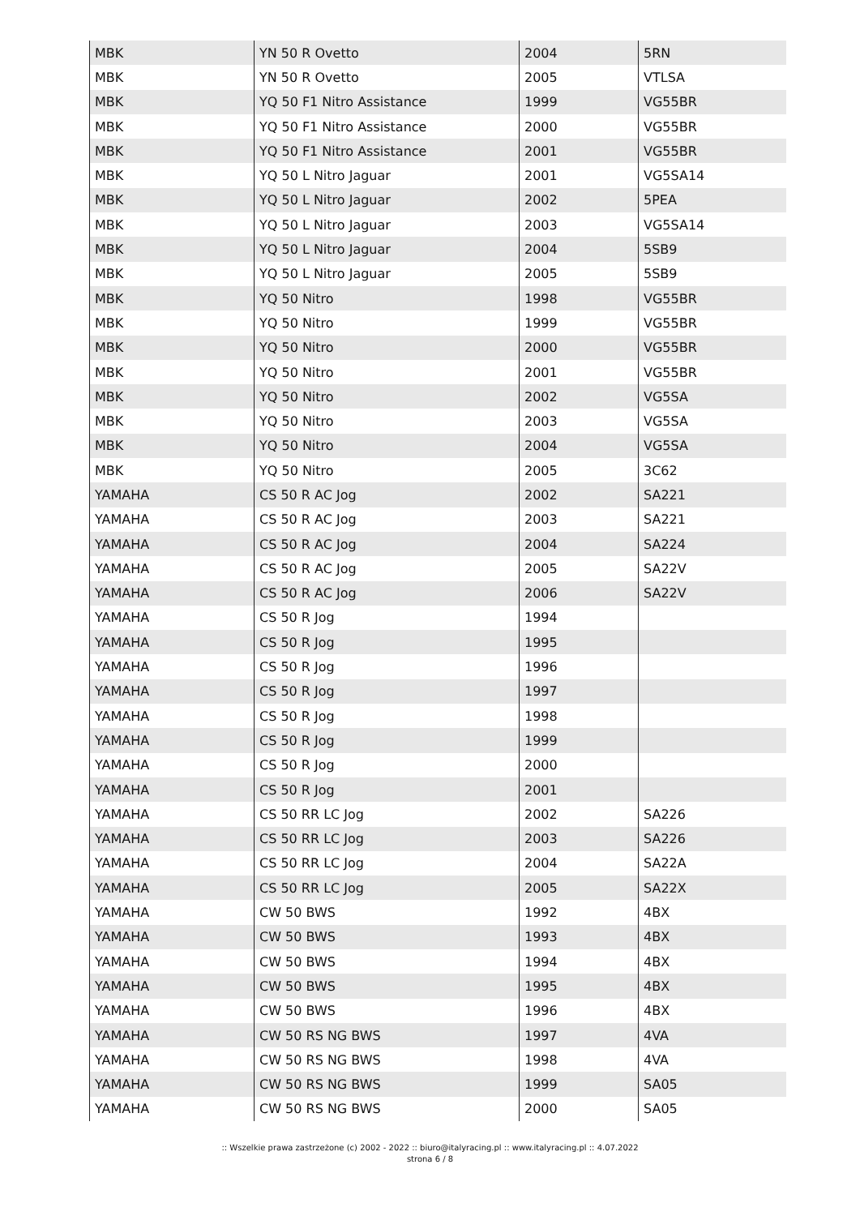| MBK | YN 50 R Ovetto | 2004 | 5RN |
| MBK | YN 50 R Ovetto | 2005 | VTLSA |
| MBK | YQ 50 F1 Nitro Assistance | 1999 | VG55BR |
| MBK | YQ 50 F1 Nitro Assistance | 2000 | VG55BR |
| MBK | YQ 50 F1 Nitro Assistance | 2001 | VG55BR |
| MBK | YQ 50 L Nitro Jaguar | 2001 | VG5SA14 |
| MBK | YQ 50 L Nitro Jaguar | 2002 | 5PEA |
| MBK | YQ 50 L Nitro Jaguar | 2003 | VG5SA14 |
| MBK | YQ 50 L Nitro Jaguar | 2004 | 5SB9 |
| MBK | YQ 50 L Nitro Jaguar | 2005 | 5SB9 |
| MBK | YQ 50 Nitro | 1998 | VG55BR |
| MBK | YQ 50 Nitro | 1999 | VG55BR |
| MBK | YQ 50 Nitro | 2000 | VG55BR |
| MBK | YQ 50 Nitro | 2001 | VG55BR |
| MBK | YQ 50 Nitro | 2002 | VG5SA |
| MBK | YQ 50 Nitro | 2003 | VG5SA |
| MBK | YQ 50 Nitro | 2004 | VG5SA |
| MBK | YQ 50 Nitro | 2005 | 3C62 |
| YAMAHA | CS 50 R AC Jog | 2002 | SA221 |
| YAMAHA | CS 50 R AC Jog | 2003 | SA221 |
| YAMAHA | CS 50 R AC Jog | 2004 | SA224 |
| YAMAHA | CS 50 R AC Jog | 2005 | SA22V |
| YAMAHA | CS 50 R AC Jog | 2006 | SA22V |
| YAMAHA | CS 50 R Jog | 1994 | |
| YAMAHA | CS 50 R Jog | 1995 | |
| YAMAHA | CS 50 R Jog | 1996 | |
| YAMAHA | CS 50 R Jog | 1997 | |
| YAMAHA | CS 50 R Jog | 1998 | |
| YAMAHA | CS 50 R Jog | 1999 | |
| YAMAHA | CS 50 R Jog | 2000 | |
| YAMAHA | CS 50 R Jog | 2001 | |
| YAMAHA | CS 50 RR LC Jog | 2002 | SA226 |
| YAMAHA | CS 50 RR LC Jog | 2003 | SA226 |
| YAMAHA | CS 50 RR LC Jog | 2004 | SA22A |
| YAMAHA | CS 50 RR LC Jog | 2005 | SA22X |
| YAMAHA | CW 50 BWS | 1992 | 4BX |
| YAMAHA | CW 50 BWS | 1993 | 4BX |
| YAMAHA | CW 50 BWS | 1994 | 4BX |
| YAMAHA | CW 50 BWS | 1995 | 4BX |
| YAMAHA | CW 50 BWS | 1996 | 4BX |
| YAMAHA | CW 50 RS NG BWS | 1997 | 4VA |
| YAMAHA | CW 50 RS NG BWS | 1998 | 4VA |
| YAMAHA | CW 50 RS NG BWS | 1999 | SA05 |
| YAMAHA | CW 50 RS NG BWS | 2000 | SA05 |
:: Wszelkie prawa zastrzeżone (c) 2002 - 2022 :: biuro@italyracing.pl :: www.italyracing.pl :: 4.07.2022
strona 6 / 8